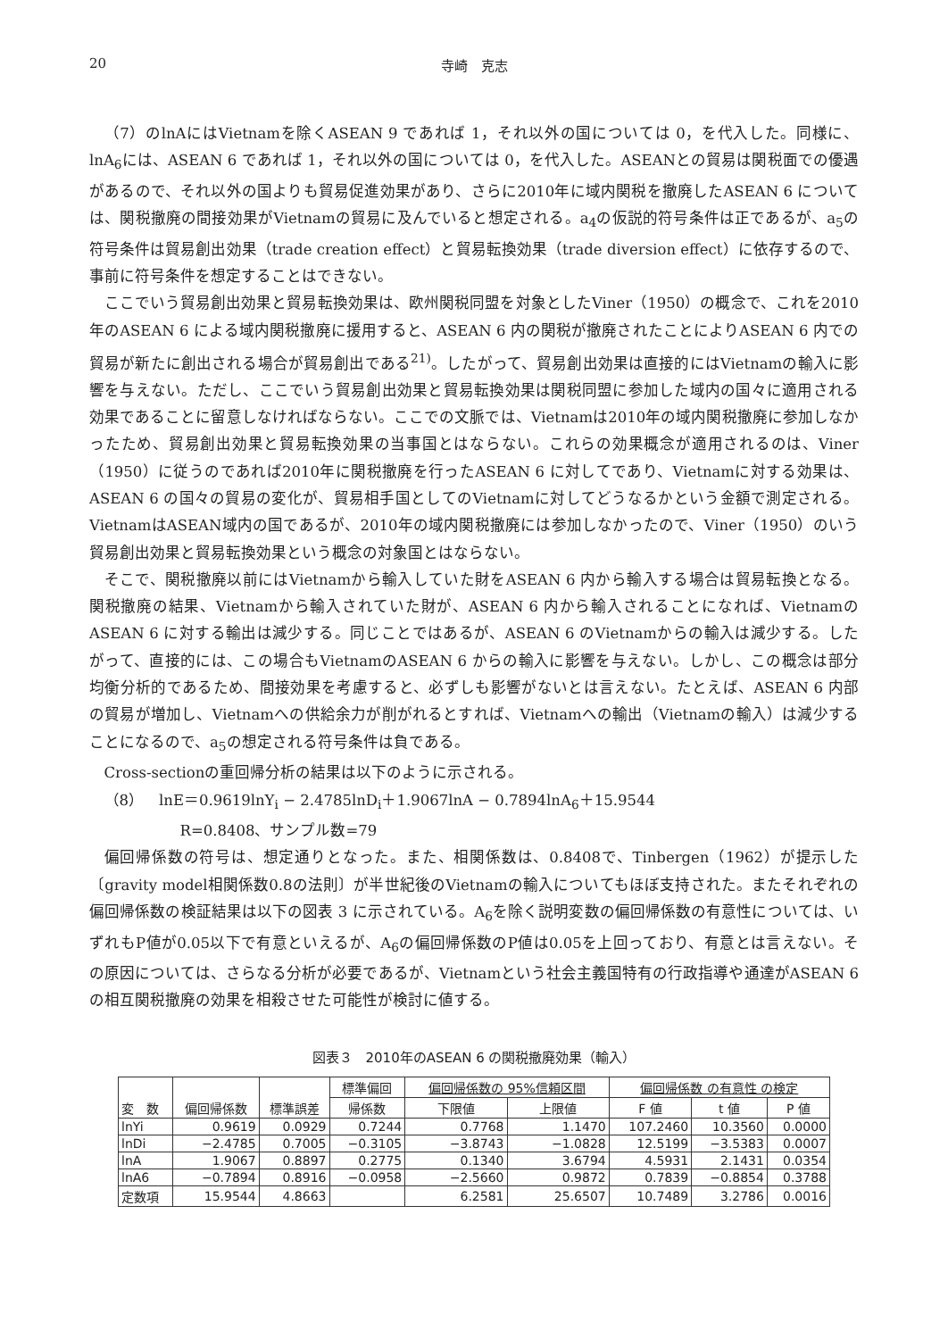20 寺崎　克志
（7）のlnAにはVietnamを除くASEAN 9 であれば 1，それ以外の国については 0，を代入した。同様に、lnA<sub>6</sub>には、ASEAN 6 であれば 1，それ以外の国については 0，を代入した。ASEANとの貿易は関税面での優遇があるので、それ以外の国よりも貿易促進効果があり、さらに2010年に域内関税を撤廃したASEAN 6 については、関税撤廃の間接効果がVietnamの貿易に及んでいると想定される。a<sub>4</sub>の仮説的符号条件は正であるが、a<sub>5</sub>の符号条件は貿易創出効果（trade creation effect）と貿易転換効果（trade diversion effect）に依存するので、事前に符号条件を想定することはできない。
ここでいう貿易創出効果と貿易転換効果は、欧州関税同盟を対象としたViner（1950）の概念で、これを2010年のASEAN 6 による域内関税撤廃に援用すると、ASEAN 6 内の関税が撤廃されたことによりASEAN 6 内での貿易が新たに創出される場合が貿易創出である<sup>21)</sup>。したがって、貿易創出効果は直接的にはVietnamの輸入に影響を与えない。ただし、ここでいう貿易創出効果と貿易転換効果は関税同盟に参加した域内の国々に適用される効果であることに留意しなければならない。ここでの文脈では、Vietnamは2010年の域内関税撤廃に参加しなかったため、貿易創出効果と貿易転換効果の当事国とはならない。これらの効果概念が適用されるのは、Viner（1950）に従うのであれば2010年に関税撤廃を行ったASEAN 6 に対してであり、Vietnamに対する効果は、ASEAN 6 の国々の貿易の変化が、貿易相手国としてのVietnamに対してどうなるかという金額で測定される。VietnamはASEAN域内の国であるが、2010年の域内関税撤廃には参加しなかったので、Viner（1950）のいう貿易創出効果と貿易転換効果という概念の対象国とはならない。
そこで、関税撤廃以前にはVietnamから輸入していた財をASEAN 6 内から輸入する場合は貿易転換となる。関税撤廃の結果、Vietnamから輸入されていた財が、ASEAN 6 内から輸入されることになれば、VietnamのASEAN 6 に対する輸出は減少する。同じことではあるが、ASEAN 6 のVietnamからの輸入は減少する。したがって、直接的には、この場合もVietnamのASEAN 6 からの輸入に影響を与えない。しかし、この概念は部分均衡分析的であるため、間接効果を考慮すると、必ずしも影響がないとは言えない。たとえば、ASEAN 6 内部の貿易が増加し、Vietnamへの供給余力が削がれるとすれば、Vietnamへの輸出（Vietnamの輸入）は減少することになるので、a<sub>5</sub>の想定される符号条件は負である。
Cross-sectionの重回帰分析の結果は以下のように示される。
（8）　lnE＝0.9619lnY<sub>i</sub> − 2.4785lnD<sub>i</sub>＋1.9067lnA − 0.7894lnA<sub>6</sub>＋15.9544
R=0.8408、サンプル数=79
偏回帰係数の符号は、想定通りとなった。また、相関係数は、0.8408で、Tinbergen（1962）が提示した〔gravity model相関係数0.8の法則〕が半世紀後のVietnamの輸入についてもほぼ支持された。またそれぞれの偏回帰係数の検証結果は以下の図表 3 に示されている。A<sub>6</sub>を除く説明変数の偏回帰係数の有意性については、いずれもP値が0.05以下で有意といえるが、A<sub>6</sub>の偏回帰係数のP値は0.05を上回っており、有意とは言えない。その原因については、さらなる分析が必要であるが、Vietnamという社会主義国特有の行政指導や通達がASEAN 6 の相互関税撤廃の効果を相殺させた可能性が検討に値する。
図表３　2010年のASEAN 6 の関税撤廃効果（輸入）
| 変 数 | 偏回帰係数 | 標準誤差 | 標準偏回 | 偏回帰係数の 95%信頼区間 | | 偏回帰係数 の有意性 の検定 | | |
| --- | --- | --- | --- | --- | --- | --- | --- | --- |
| | | | 帰係数 | 下限値 | 上限値 | F 値 | t 値 | P 値 |
| lnYi | 0.9619 | 0.0929 | 0.7244 | 0.7768 | 1.1470 | 107.2460 | 10.3560 | 0.0000 |
| lnDi | −2.4785 | 0.7005 | −0.3105 | −3.8743 | −1.0828 | 12.5199 | −3.5383 | 0.0007 |
| lnA | 1.9067 | 0.8897 | 0.2775 | 0.1340 | 3.6794 | 4.5931 | 2.1431 | 0.0354 |
| lnA6 | −0.7894 | 0.8916 | −0.0958 | −2.5660 | 0.9872 | 0.7839 | −0.8854 | 0.3788 |
| 定数項 | 15.9544 | 4.8663 | | 6.2581 | 25.6507 | 10.7489 | 3.2786 | 0.0016 |